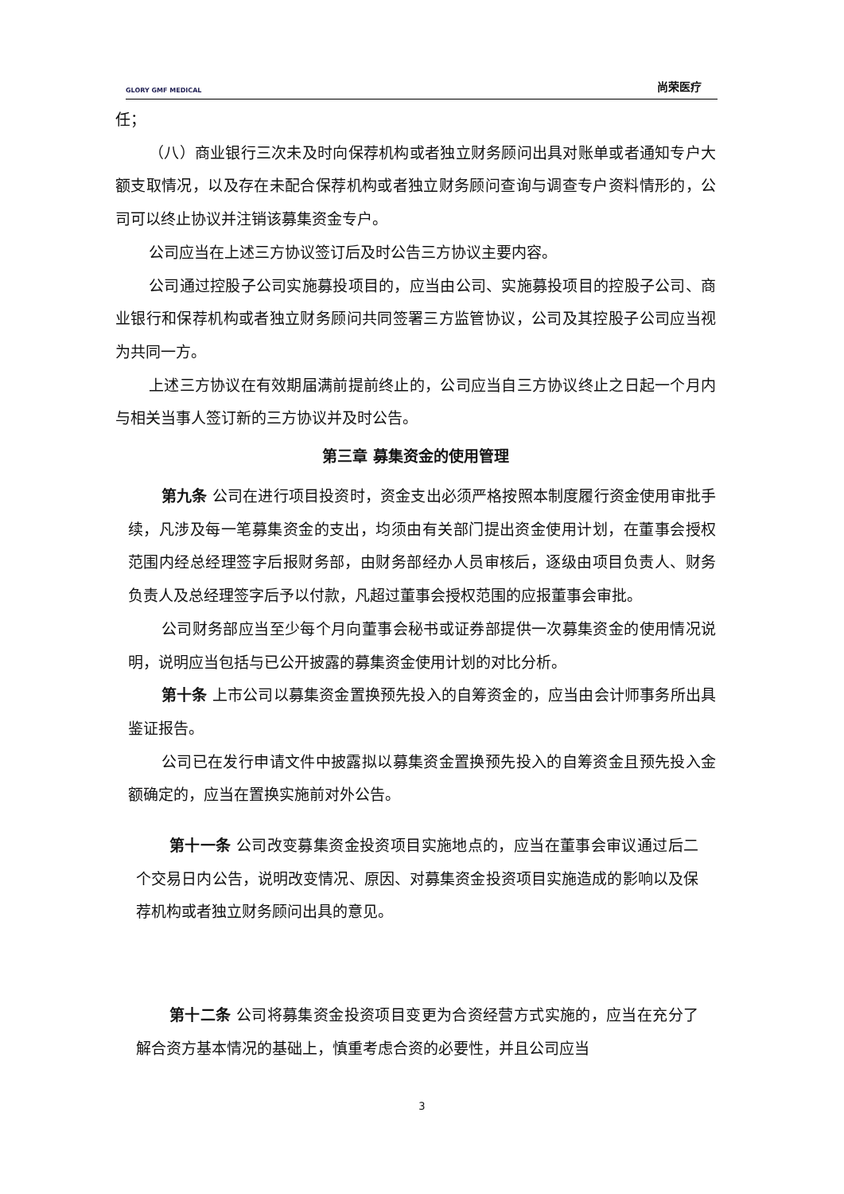GLORY GMF MEDICAL
尚荣医疗
任；
（八）商业银行三次未及时向保荐机构或者独立财务顾问出具对账单或者通知专户大额支取情况，以及存在未配合保荐机构或者独立财务顾问查询与调查专户资料情形的，公司可以终止协议并注销该募集资金专户。
公司应当在上述三方协议签订后及时公告三方协议主要内容。
公司通过控股子公司实施募投项目的，应当由公司、实施募投项目的控股子公司、商业银行和保荐机构或者独立财务顾问共同签署三方监管协议，公司及其控股子公司应当视为共同一方。
上述三方协议在有效期届满前提前终止的，公司应当自三方协议终止之日起一个月内与相关当事人签订新的三方协议并及时公告。
第三章 募集资金的使用管理
第九条 公司在进行项目投资时，资金支出必须严格按照本制度履行资金使用审批手续，凡涉及每一笔募集资金的支出，均须由有关部门提出资金使用计划，在董事会授权范围内经总经理签字后报财务部，由财务部经办人员审核后，逐级由项目负责人、财务负责人及总经理签字后予以付款，凡超过董事会授权范围的应报董事会审批。
公司财务部应当至少每个月向董事会秘书或证券部提供一次募集资金的使用情况说明，说明应当包括与已公开披露的募集资金使用计划的对比分析。
第十条 上市公司以募集资金置换预先投入的自筹资金的，应当由会计师事务所出具鉴证报告。
公司已在发行申请文件中披露拟以募集资金置换预先投入的自筹资金且预先投入金额确定的，应当在置换实施前对外公告。
第十一条 公司改变募集资金投资项目实施地点的，应当在董事会审议通过后二个交易日内公告，说明改变情况、原因、对募集资金投资项目实施造成的影响以及保荐机构或者独立财务顾问出具的意见。
第十二条 公司将募集资金投资项目变更为合资经营方式实施的，应当在充分了解合资方基本情况的基础上，慎重考虑合资的必要性，并且公司应当
3